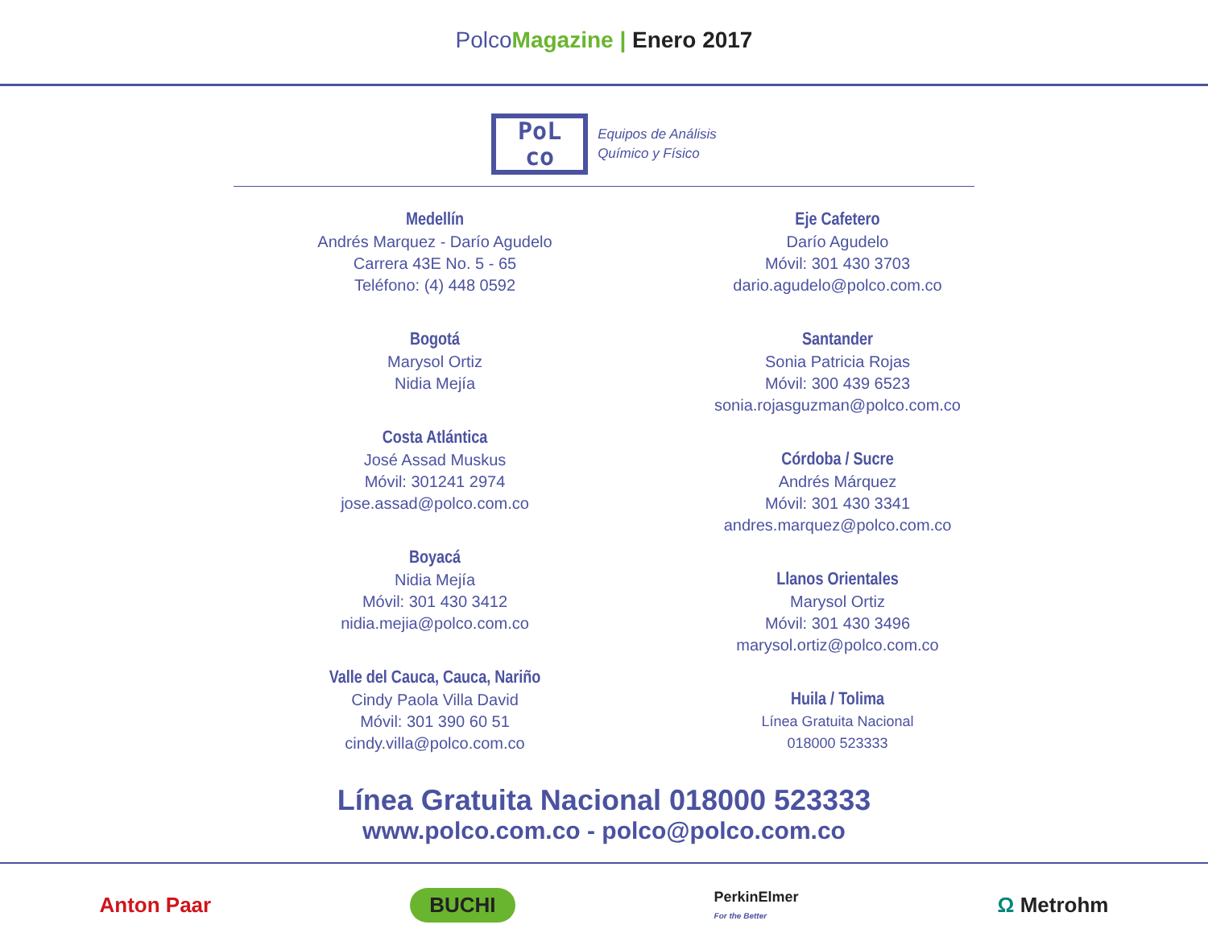PolcoMagazine | Enero 2017
PoL
co
Equipos de Análisis
Químico y Físico
Medellín
Andrés Marquez - Darío Agudelo
Carrera 43E No. 5 - 65
Teléfono: (4) 448 0592
Bogotá
Marysol Ortiz
Nidia Mejía
Costa Atlántica
José Assad Muskus
Móvil: 301241 2974
jose.assad@polco.com.co
Boyacá
Nidia Mejía
Móvil: 301 430 3412
nidia.mejia@polco.com.co
Valle del Cauca, Cauca, Nariño
Cindy Paola Villa David
Móvil: 301 390 60 51
cindy.villa@polco.com.co
Eje Cafetero
Darío Agudelo
Móvil: 301 430 3703
dario.agudelo@polco.com.co
Santander
Sonia Patricia Rojas
Móvil: 300 439 6523
sonia.rojasguzman@polco.com.co
Córdoba / Sucre
Andrés Márquez
Móvil: 301 430 3341
andres.marquez@polco.com.co
Llanos Orientales
Marysol Ortiz
Móvil: 301 430 3496
marysol.ortiz@polco.com.co
Huila / Tolima
Línea Gratuita Nacional
018000 523333
Línea Gratuita Nacional 018000 523333
www.polco.com.co - polco@polco.com.co
Anton Paar BUCHI PerkinElmer
For the Better Ω Metrohm